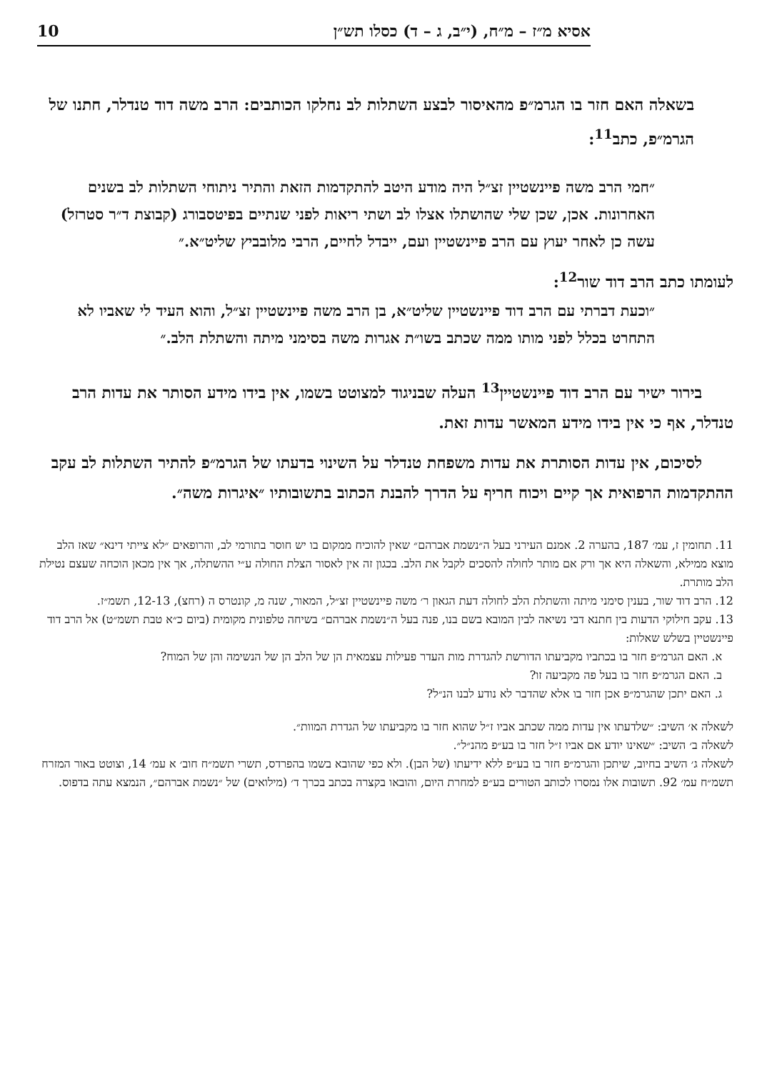אסיא מ״ז – מ״ח, (י״ב, ג – ד) כסלו תש״ן 10
בשאלה האם חזר בו הגרמ״פ מהאיסור לבצע השתלות לב נחלקו הכותבים: הרב משה דוד טנדלר, חתנו של הגרמ״פ, כתב<sup>11</sup>:
״חמי הרב משה פיינשטיין זצ״ל היה מודע היטב להתקדמות הזאת והתיר ניתוחי השתלות לב בשנים האחרונות. אכן, שכן שלי שהושתלו אצלו לב ושתי ריאות לפני שנתיים בפיטסבורג (קבוצת ד״ר סטרזל) עשה כן לאחר יעוץ עם הרב פיינשטיין ועם, ייבדל לחיים, הרבי מלובביץ שליט״א.״
לעומתו כתב הרב דוד שור<sup>12</sup>:
״וכעת דברתי עם הרב דוד פיינשטיין שליט״א, בן הרב משה פיינשטיין זצ״ל, והוא העיד לי שאביו לא התחרט בכלל לפני מותו ממה שכתב בשו״ת אגרות משה בסימני מיתה והשתלת הלב.״
  בירור ישיר עם הרב דוד פיינשטיין<sup>13</sup> העלה שבניגוד למצוטט בשמו, אין בידו מידע הסותר את עדות הרב טנדלר, אף כי אין בידו מידע המאשר עדות זאת.
  לסיכום, אין עדות הסותרת את עדות משפחת טנדלר על השינוי בדעתו של הגרמ״פ להתיר השתלות לב עקב ההתקדמות הרפואית אך קיים ויכוח חריף על הדרך להבנת הכתוב בתשובותיו ״איגרות משה״.
11. תחומין ז, עמ׳ 187, בהערה 2. אמנם העירני בעל ה״נשמת אברהם״ שאין להוכיח ממקום בו יש חוסר בתורמי לב, והרופאים ״לא צייתי דינא״ שאז הלב מוצא ממילא, והשאלה היא אך ורק אם מותר לחולה להסכים לקבל את הלב. בכגון זה אין לאסור הצלת החולה ע״י ההשתלה, אך אין מכאן הוכחה שעצם נטילת הלב מותרת.
12. הרב דוד שור, בענין סימני מיתה והשתלת הלב לחולה דעת הגאון ר׳ משה פיינשטיין זצ״ל, המאור, שנה מ, קונטרס ה (רחצ), 12-13, תשמ״ז.
13. עקב חילוקי הדעות בין חתנא דבי נשיאה לבין המובא בשם בנו, פנה בעל ה״נשמת אברהם״ בשיחה טלפונית מקומית (ביום כ״א טבת תשמ״ט) אל הרב דוד פיינשטיין בשלש שאלות:
 א. האם הגרמ״פ חזר בו בכתביו מקביעתו הדורשת להגדרת מות העדר פעילות עצמאית הן של הלב הן של הנשימה והן של המוח?
 ב. האם הגרמ״פ חזר בו בעל פה מקביעה זו?
 ג. האם יתכן שהגרמ״פ אכן חזר בו אלא שהדבר לא נודע לבנו הנ״ל?
לשאלה א׳ השיב: ״שלדעתו אין עדות ממה שכתב אביו ז״ל שהוא חזר בו מקביעתו של הגדרת המוות״.
לשאלה ב׳ השיב: ״שאינו יודע אם אביו ז״ל חזר בו בע״פ מהנ״ל״.
לשאלה ג׳ השיב בחיוב, שיתכן והגרמ״פ חזר בו בע״פ ללא ידיעתו (של הבן). ולא כפי שהובא בשמו בהפרדס, תשרי תשמ״ח חוב׳ א עמ׳ 14, וצוטט באור המזרח תשמ״ח עמ׳ 92. תשובות אלו נמסרו לכותב הטורים בע״פ למחרת היום, והובאו בקצרה בכתב בכרך ד׳ (מילואים) של ״נשמת אברהם״, הנמצא עתה בדפוס.